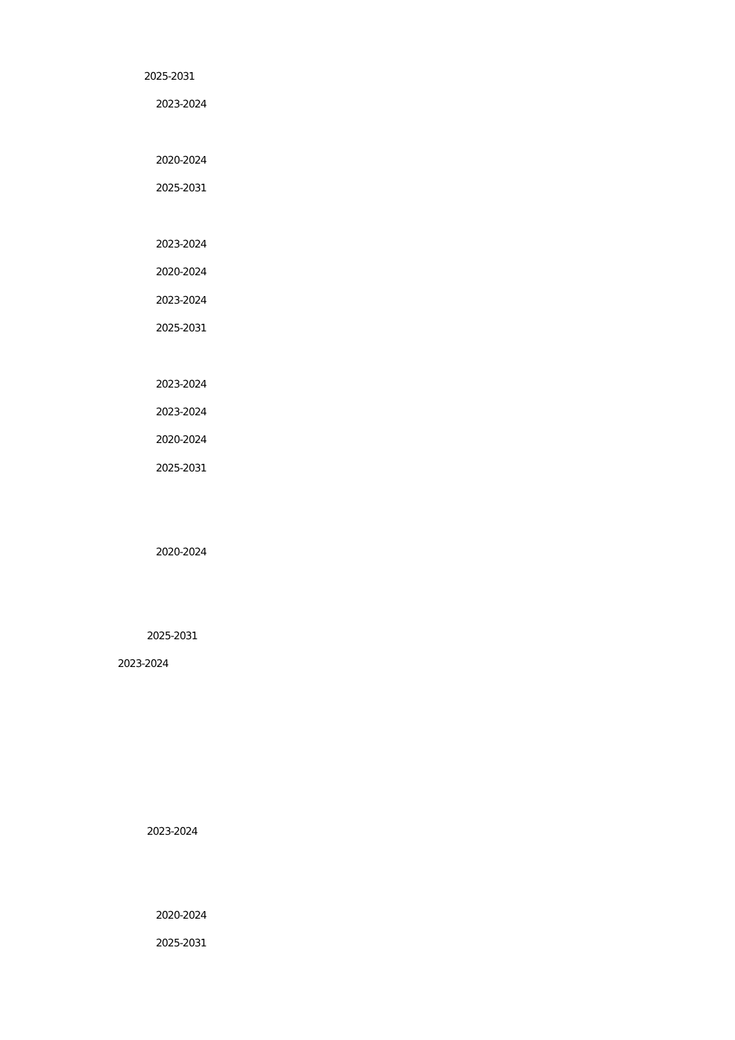2025-2031
2023-2024
2020-2024
2025-2031
2023-2024
2020-2024
2023-2024
2025-2031
2023-2024
2023-2024
2020-2024
2025-2031
2020-2024
2025-2031
2023-2024
2023-2024
2020-2024
2025-2031